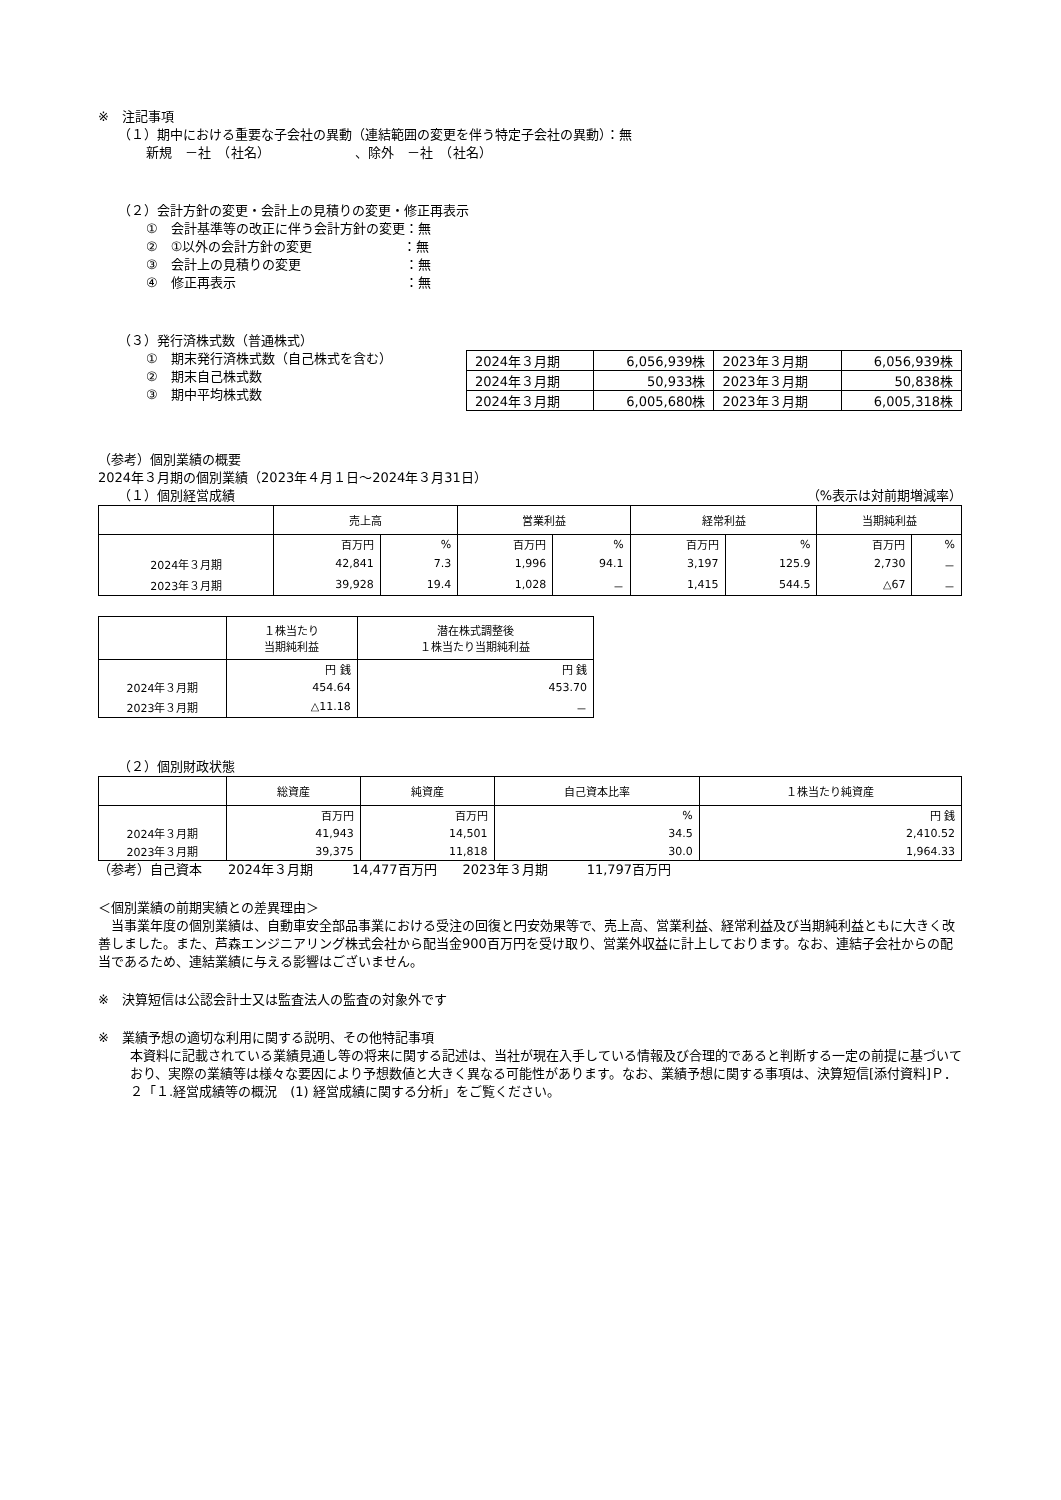※　注記事項
（１）期中における重要な子会社の異動（連結範囲の変更を伴う特定子会社の異動）：無
新規　－社　（社名）　　　　　　　、除外　－社　（社名）
（２）会計方針の変更・会計上の見積りの変更・修正再表示
①　会計基準等の改正に伴う会計方針の変更：無
②　①以外の会計方針の変更　　　　　　　：無
③　会計上の見積りの変更　　　　　　　　：無
④　修正再表示　　　　　　　　　　　　　：無
（３）発行済株式数（普通株式）
①　期末発行済株式数（自己株式を含む）
②　期末自己株式数
③　期中平均株式数
| 2024年３月期 | 6,056,939株 | 2023年３月期 | 6,056,939株 |
| 2024年３月期 | 50,933株 | 2023年３月期 | 50,838株 |
| 2024年３月期 | 6,005,680株 | 2023年３月期 | 6,005,318株 |
（参考）個別業績の概要
2024年３月期の個別業績（2023年４月１日～2024年３月31日）
（１）個別経営成績 （%表示は対前期増減率）
| | 売上高 | | 営業利益 | | 経常利益 | | 当期純利益 | |
| --- | --- | --- | --- | --- | --- | --- | --- | --- |
| | 百万円 | % | 百万円 | % | 百万円 | % | 百万円 | % |
| 2024年３月期 | 42,841 | 7.3 | 1,996 | 94.1 | 3,197 | 125.9 | 2,730 | － |
| 2023年３月期 | 39,928 | 19.4 | 1,028 | － | 1,415 | 544.5 | △67 | － |
| | １株当たり 当期純利益 | 潜在株式調整後 １株当たり当期純利益 |
| --- | --- | --- |
| | 円 銭 | 円 銭 |
| 2024年３月期 | 454.64 | 453.70 |
| 2023年３月期 | △11.18 | － |
（２）個別財政状態
| | 総資産 | 純資産 | 自己資本比率 | １株当たり純資産 |
| --- | --- | --- | --- | --- |
| | 百万円 | 百万円 | % | 円 銭 |
| 2024年３月期 | 41,943 | 14,501 | 34.5 | 2,410.52 |
| 2023年３月期 | 39,375 | 11,818 | 30.0 | 1,964.33 |
（参考）自己資本　　2024年３月期　　　14,477百万円　　2023年３月期　　　11,797百万円
＜個別業績の前期実績との差異理由＞
　当事業年度の個別業績は、自動車安全部品事業における受注の回復と円安効果等で、売上高、営業利益、経常利益及び当期純利益ともに大きく改善しました。また、芦森エンジニアリング株式会社から配当金900百万円を受け取り、営業外収益に計上しております。なお、連結子会社からの配当であるため、連結業績に与える影響はございません。
※　決算短信は公認会計士又は監査法人の監査の対象外です
※　業績予想の適切な利用に関する説明、その他特記事項
本資料に記載されている業績見通し等の将来に関する記述は、当社が現在入手している情報及び合理的であると判断する一定の前提に基づいており、実際の業績等は様々な要因により予想数値と大きく異なる可能性があります。なお、業績予想に関する事項は、決算短信[添付資料]Ｐ．２「１.経営成績等の概況　(1) 経営成績に関する分析」をご覧ください。